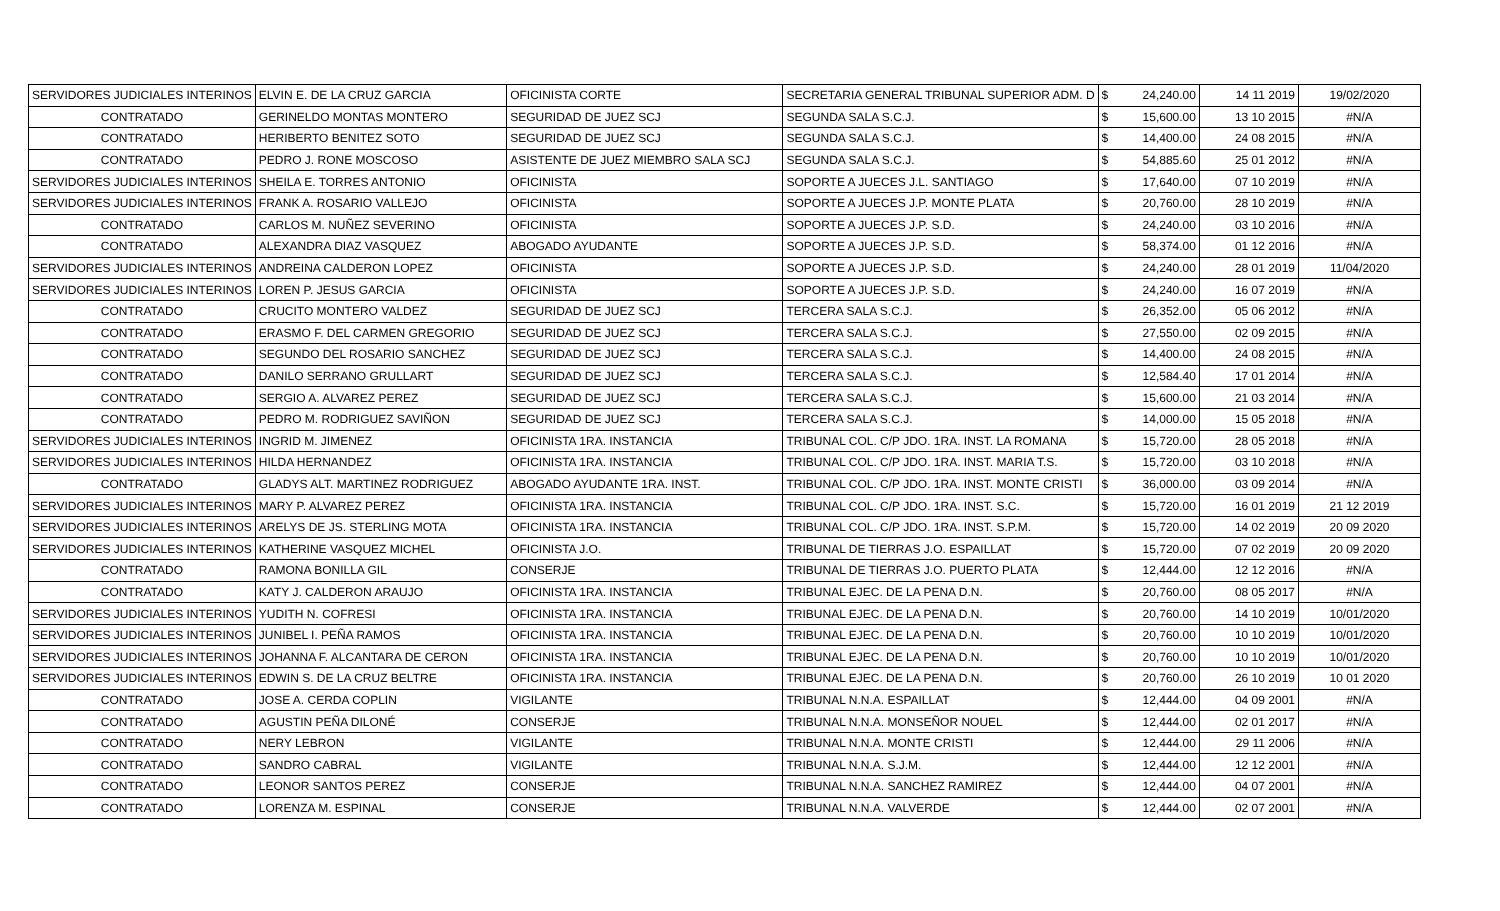| SERVIDORES JUDICIALES INTERINOS | ELVIN E. DE LA CRUZ GARCIA | OFICINISTA CORTE | SECRETARIA GENERAL TRIBUNAL SUPERIOR ADM. D | $ | 24,240.00 | 14 11 2019 | 19/02/2020 |
| CONTRATADO | GERINELDO MONTAS MONTERO | SEGURIDAD DE JUEZ SCJ | SEGUNDA SALA S.C.J. | $ | 15,600.00 | 13 10 2015 | #N/A |
| CONTRATADO | HERIBERTO BENITEZ SOTO | SEGURIDAD DE JUEZ SCJ | SEGUNDA SALA S.C.J. | $ | 14,400.00 | 24 08 2015 | #N/A |
| CONTRATADO | PEDRO J. RONE MOSCOSO | ASISTENTE DE JUEZ MIEMBRO SALA SCJ | SEGUNDA SALA S.C.J. | $ | 54,885.60 | 25 01 2012 | #N/A |
| SERVIDORES JUDICIALES INTERINOS | SHEILA E. TORRES ANTONIO | OFICINISTA | SOPORTE A JUECES J.L. SANTIAGO | $ | 17,640.00 | 07 10 2019 | #N/A |
| SERVIDORES JUDICIALES INTERINOS | FRANK A. ROSARIO VALLEJO | OFICINISTA | SOPORTE A JUECES J.P. MONTE PLATA | $ | 20,760.00 | 28 10 2019 | #N/A |
| CONTRATADO | CARLOS M. NUÑEZ SEVERINO | OFICINISTA | SOPORTE A JUECES J.P. S.D. | $ | 24,240.00 | 03 10 2016 | #N/A |
| CONTRATADO | ALEXANDRA DIAZ VASQUEZ | ABOGADO AYUDANTE | SOPORTE A JUECES J.P. S.D. | $ | 58,374.00 | 01 12 2016 | #N/A |
| SERVIDORES JUDICIALES INTERINOS | ANDREINA CALDERON LOPEZ | OFICINISTA | SOPORTE A JUECES J.P. S.D. | $ | 24,240.00 | 28 01 2019 | 11/04/2020 |
| SERVIDORES JUDICIALES INTERINOS | LOREN P. JESUS GARCIA | OFICINISTA | SOPORTE A JUECES J.P. S.D. | $ | 24,240.00 | 16 07 2019 | #N/A |
| CONTRATADO | CRUCITO MONTERO VALDEZ | SEGURIDAD DE JUEZ SCJ | TERCERA SALA S.C.J. | $ | 26,352.00 | 05 06 2012 | #N/A |
| CONTRATADO | ERASMO F. DEL CARMEN GREGORIO | SEGURIDAD DE JUEZ SCJ | TERCERA SALA S.C.J. | $ | 27,550.00 | 02 09 2015 | #N/A |
| CONTRATADO | SEGUNDO DEL ROSARIO SANCHEZ | SEGURIDAD DE JUEZ SCJ | TERCERA SALA S.C.J. | $ | 14,400.00 | 24 08 2015 | #N/A |
| CONTRATADO | DANILO SERRANO GRULLART | SEGURIDAD DE JUEZ SCJ | TERCERA SALA S.C.J. | $ | 12,584.40 | 17 01 2014 | #N/A |
| CONTRATADO | SERGIO A. ALVAREZ PEREZ | SEGURIDAD DE JUEZ SCJ | TERCERA SALA S.C.J. | $ | 15,600.00 | 21 03 2014 | #N/A |
| CONTRATADO | PEDRO M. RODRIGUEZ SAVIÑON | SEGURIDAD DE JUEZ SCJ | TERCERA SALA S.C.J. | $ | 14,000.00 | 15 05 2018 | #N/A |
| SERVIDORES JUDICIALES INTERINOS | INGRID M. JIMENEZ | OFICINISTA 1RA. INSTANCIA | TRIBUNAL COL. C/P JDO. 1RA. INST. LA ROMANA | $ | 15,720.00 | 28 05 2018 | #N/A |
| SERVIDORES JUDICIALES INTERINOS | HILDA HERNANDEZ | OFICINISTA 1RA. INSTANCIA | TRIBUNAL COL. C/P JDO. 1RA. INST. MARIA T.S. | $ | 15,720.00 | 03 10 2018 | #N/A |
| CONTRATADO | GLADYS ALT. MARTINEZ RODRIGUEZ | ABOGADO AYUDANTE 1RA. INST. | TRIBUNAL COL. C/P JDO. 1RA. INST. MONTE CRISTI | $ | 36,000.00 | 03 09 2014 | #N/A |
| SERVIDORES JUDICIALES INTERINOS | MARY P. ALVAREZ PEREZ | OFICINISTA 1RA. INSTANCIA | TRIBUNAL COL. C/P JDO. 1RA. INST. S.C. | $ | 15,720.00 | 16 01 2019 | 21 12 2019 |
| SERVIDORES JUDICIALES INTERINOS | ARELYS DE JS. STERLING MOTA | OFICINISTA 1RA. INSTANCIA | TRIBUNAL COL. C/P JDO. 1RA. INST. S.P.M. | $ | 15,720.00 | 14 02 2019 | 20 09 2020 |
| SERVIDORES JUDICIALES INTERINOS | KATHERINE VASQUEZ MICHEL | OFICINISTA J.O. | TRIBUNAL DE TIERRAS J.O. ESPAILLAT | $ | 15,720.00 | 07 02 2019 | 20 09 2020 |
| CONTRATADO | RAMONA BONILLA GIL | CONSERJE | TRIBUNAL DE TIERRAS J.O. PUERTO PLATA | $ | 12,444.00 | 12 12 2016 | #N/A |
| CONTRATADO | KATY J. CALDERON ARAUJO | OFICINISTA 1RA. INSTANCIA | TRIBUNAL EJEC. DE LA PENA D.N. | $ | 20,760.00 | 08 05 2017 | #N/A |
| SERVIDORES JUDICIALES INTERINOS | YUDITH N. COFRESI | OFICINISTA 1RA. INSTANCIA | TRIBUNAL EJEC. DE LA PENA D.N. | $ | 20,760.00 | 14 10 2019 | 10/01/2020 |
| SERVIDORES JUDICIALES INTERINOS | JUNIBEL I. PEÑA RAMOS | OFICINISTA 1RA. INSTANCIA | TRIBUNAL EJEC. DE LA PENA D.N. | $ | 20,760.00 | 10 10 2019 | 10/01/2020 |
| SERVIDORES JUDICIALES INTERINOS | JOHANNA F. ALCANTARA DE CERON | OFICINISTA 1RA. INSTANCIA | TRIBUNAL EJEC. DE LA PENA D.N. | $ | 20,760.00 | 10 10 2019 | 10/01/2020 |
| SERVIDORES JUDICIALES INTERINOS | EDWIN S. DE LA CRUZ BELTRE | OFICINISTA 1RA. INSTANCIA | TRIBUNAL EJEC. DE LA PENA D.N. | $ | 20,760.00 | 26 10 2019 | 10 01 2020 |
| CONTRATADO | JOSE A. CERDA COPLIN | VIGILANTE | TRIBUNAL N.N.A. ESPAILLAT | $ | 12,444.00 | 04 09 2001 | #N/A |
| CONTRATADO | AGUSTIN PEÑA DILONÉ | CONSERJE | TRIBUNAL N.N.A. MONSEÑOR NOUEL | $ | 12,444.00 | 02 01 2017 | #N/A |
| CONTRATADO | NERY LEBRON | VIGILANTE | TRIBUNAL N.N.A. MONTE CRISTI | $ | 12,444.00 | 29 11 2006 | #N/A |
| CONTRATADO | SANDRO CABRAL | VIGILANTE | TRIBUNAL N.N.A. S.J.M. | $ | 12,444.00 | 12 12 2001 | #N/A |
| CONTRATADO | LEONOR SANTOS PEREZ | CONSERJE | TRIBUNAL N.N.A. SANCHEZ RAMIREZ | $ | 12,444.00 | 04 07 2001 | #N/A |
| CONTRATADO | LORENZA M. ESPINAL | CONSERJE | TRIBUNAL N.N.A. VALVERDE | $ | 12,444.00 | 02 07 2001 | #N/A |